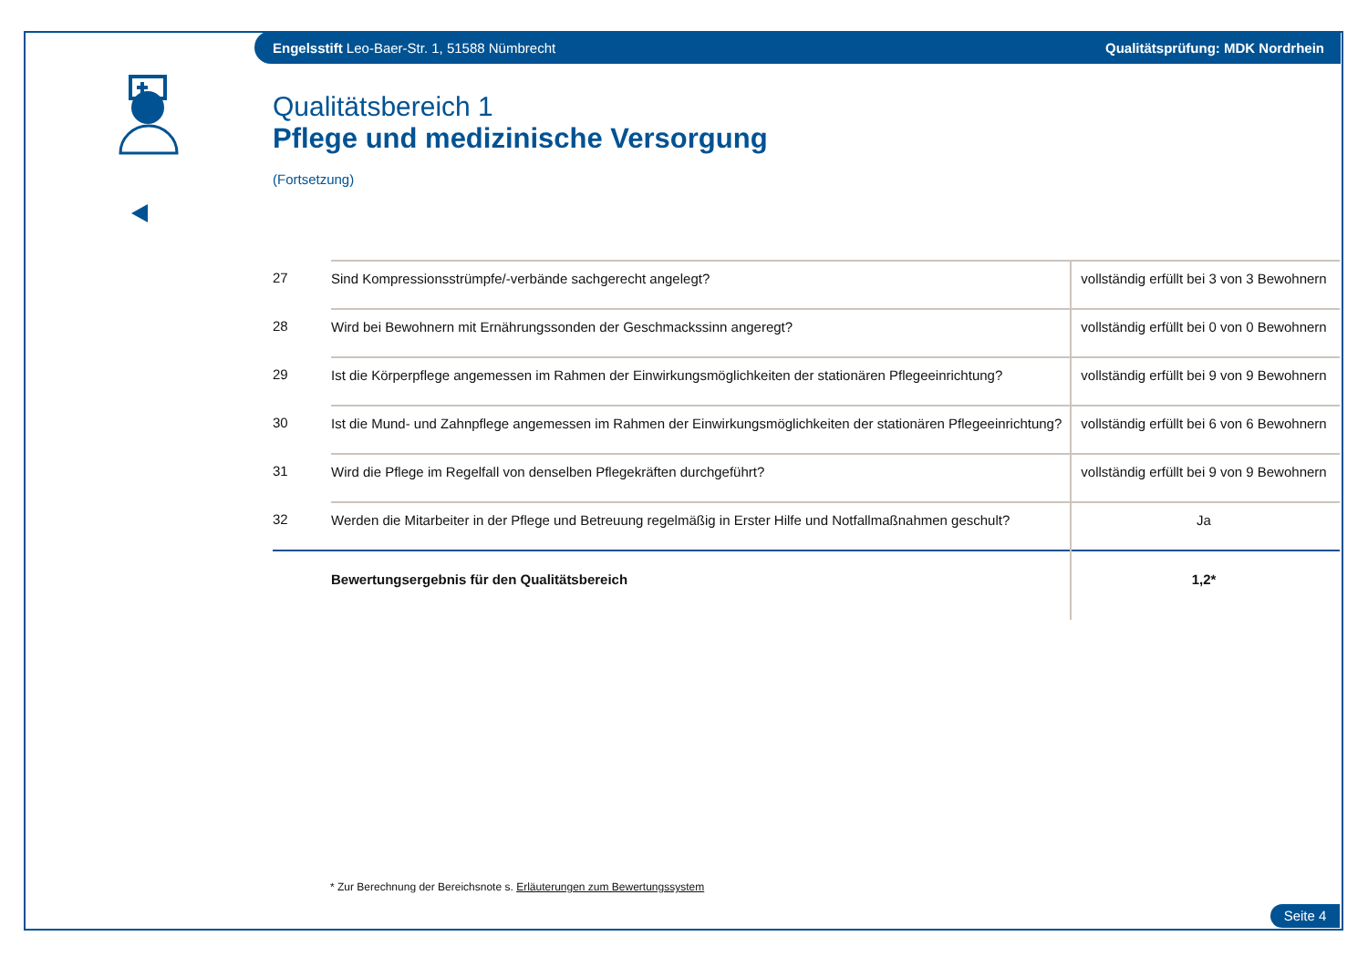Engelsstift Leo-Baer-Str. 1, 51588 Nümbrecht Qualitätsprüfung: MDK Nordrhein
Qualitätsbereich 1
Pflege und medizinische Versorgung
(Fortsetzung)
| 27 | Sind Kompressionsstrümpfe/-verbände sachgerecht angelegt? | vollständig erfüllt bei 3 von 3 Bewohnern |
| 28 | Wird bei Bewohnern mit Ernährungssonden der Geschmackssinn angeregt? | vollständig erfüllt bei 0 von 0 Bewohnern |
| 29 | Ist die Körperpflege angemessen im Rahmen der Einwirkungsmöglichkeiten der stationären Pflegeeinrichtung? | vollständig erfüllt bei 9 von 9 Bewohnern |
| 30 | Ist die Mund- und Zahnpflege angemessen im Rahmen der Einwirkungsmöglichkeiten der stationären Pflegeeinrichtung? | vollständig erfüllt bei 6 von 6 Bewohnern |
| 31 | Wird die Pflege im Regelfall von denselben Pflegekräften durchgeführt? | vollständig erfüllt bei 9 von 9 Bewohnern |
| 32 | Werden die Mitarbeiter in der Pflege und Betreuung regelmäßig in Erster Hilfe und Notfallmaßnahmen geschult? | Ja |
| | Bewertungsergebnis für den Qualitätsbereich | 1,2* |
* Zur Berechnung der Bereichsnote s. Erläuterungen zum Bewertungssystem
Seite 4